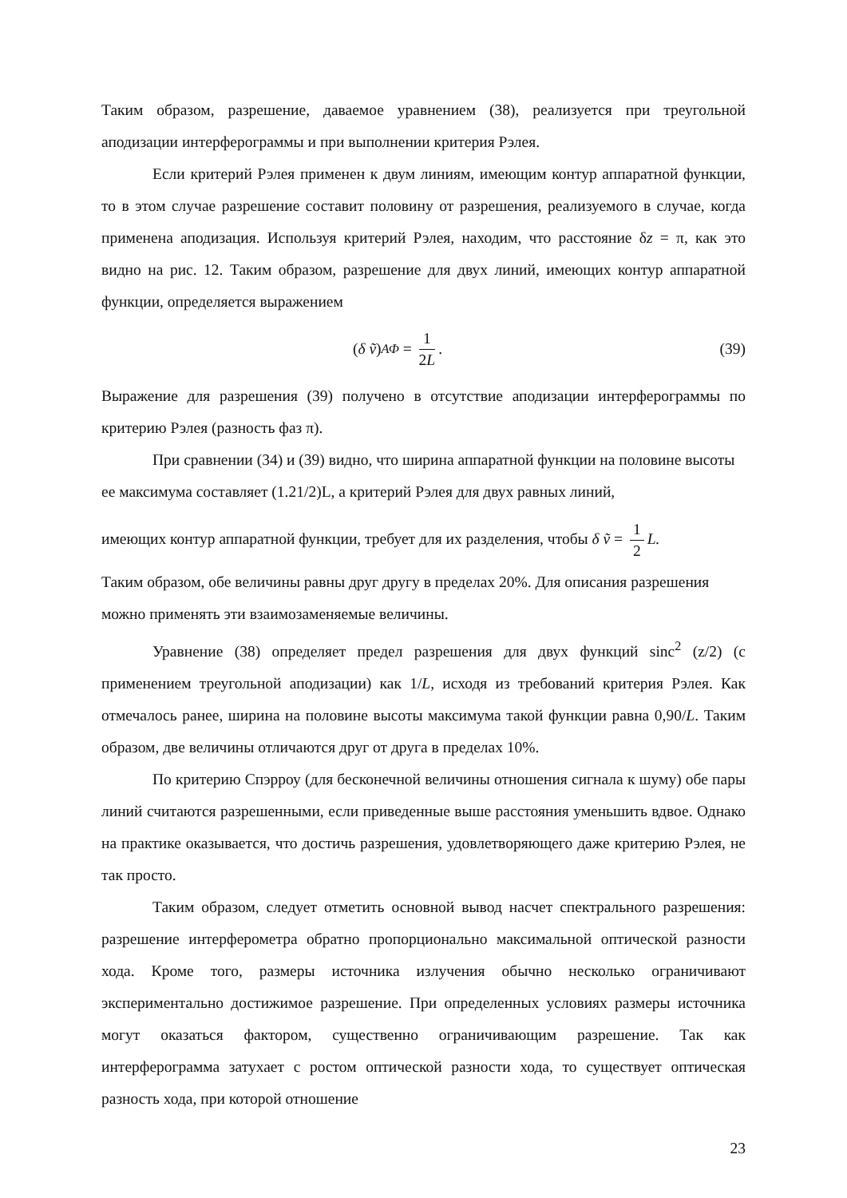Таким образом, разрешение, даваемое уравнением (38), реализуется при треугольной аподизации интерферограммы и при выполнении критерия Рэлея.
Если критерий Рэлея применен к двум линиям, имеющим контур аппаратной функции, то в этом случае разрешение составит половину от разрешения, реализуемого в случае, когда применена аподизация. Используя критерий Рэлея, находим, что расстояние δz = π, как это видно на рис. 12. Таким образом, разрешение для двух линий, имеющих контур аппаратной функции, определяется выражением
(δ ṽ)<sub>АФ</sub> = 1 2L. (39)
Выражение для разрешения (39) получено в отсутствие аподизации интерферограммы по критерию Рэлея (разность фаз π).
При сравнении (34) и (39) видно, что ширина аппаратной функции на половине высоты ее максимума составляет (1.21/2)L, а критерий Рэлея для двух равных линий,
имеющих контур аппаратной функции, требует для их разделения, чтобы δ ṽ = 1 2 L.
Таким образом, обе величины равны друг другу в пределах 20%. Для описания разрешения можно применять эти взаимозаменяемые величины.
Уравнение (38) определяет предел разрешения для двух функций sinc<sup>2</sup> (z/2) (с применением треугольной аподизации) как 1/L, исходя из требований критерия Рэлея. Как отмечалось ранее, ширина на половине высоты максимума такой функции равна 0,90/L. Таким образом, две величины отличаются друг от друга в пределах 10%.
По критерию Спэрроу (для бесконечной величины отношения сигнала к шуму) обе пары линий считаются разрешенными, если приведенные выше расстояния уменьшить вдвое. Однако на практике оказывается, что достичь разрешения, удовлетворяющего даже критерию Рэлея, не так просто.
Таким образом, следует отметить основной вывод насчет спектрального разрешения: разрешение интерферометра обратно пропорционально максимальной оптической разности хода. Кроме того, размеры источника излучения обычно несколько ограничивают экспериментально достижимое разрешение. При определенных условиях размеры источника могут оказаться фактором, существенно ограничивающим разрешение. Так как интерферограмма затухает с ростом оптической разности хода, то существует оптическая разность хода, при которой отношение
23